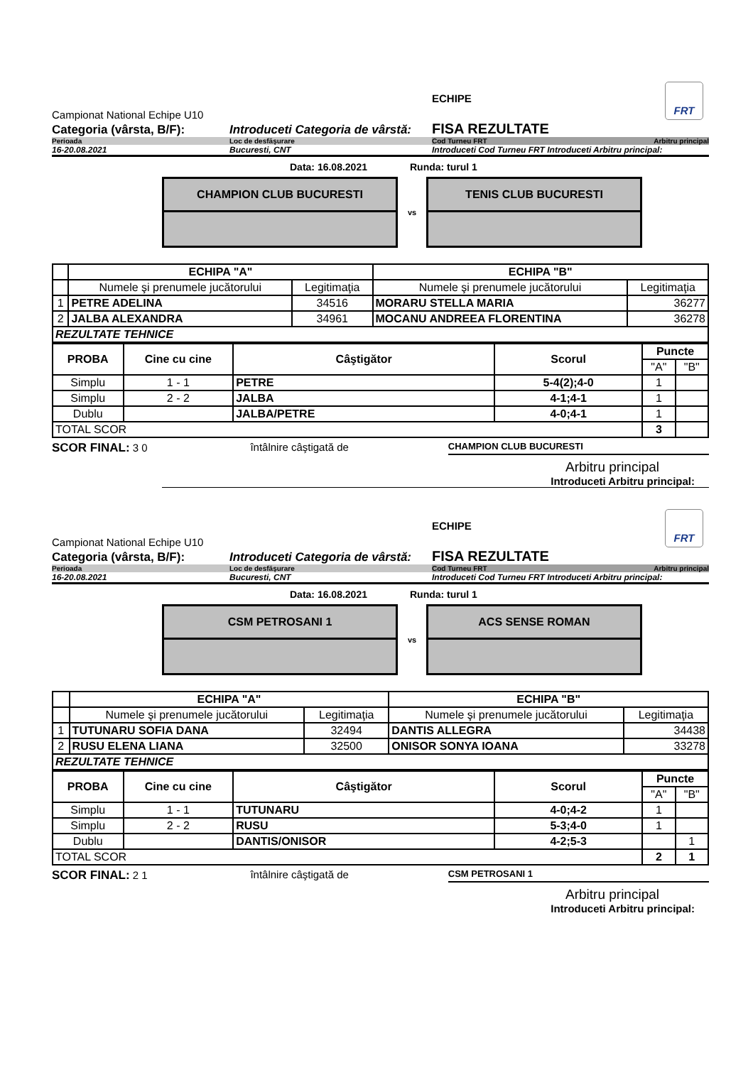FRT
Campionat National Echipe U10
ECHIPE
Categoria (vârsta, B/F):
Introduceti Categoria de vârstă:
FISA REZULTATE
Perioada
Loc de desfăşurare
Cod Turneu FRT Arbitru principal
16-20.08.2021
Bucuresti, CNT
Introduceti Cod Turneu FRT Introduceti Arbitru principal:
Data: 16.08.2021 Runda: turul 1
CHAMPION CLUB BUCURESTI
vs
TENIS CLUB BUCURESTI
| | ECHIPA "A" | | ECHIPA "B" | |
| | Numele şi prenumele jucătorului | Legitimaţia | Numele şi prenumele jucătorului | Legitimaţia |
| 1 | PETRE ADELINA | 34516 | MORARU STELLA MARIA | 36277 |
| 2 | JALBA ALEXANDRA | 34961 | MOCANU ANDREEA FLORENTINA | 36278 |
| REZULTATE TEHNICE | | | | |
| PROBA | Cine cu cine | Câştigător | Scorul | Puncte | |
| --- | --- | --- | --- | --- | --- |
| | | | | "A" | "B" |
| Simplu | 1 - 1 | PETRE | 5-4(2);4-0 | 1 | |
| Simplu | 2 - 2 | JALBA | 4-1;4-1 | 1 | |
| Dublu | | JALBA/PETRE | 4-0;4-1 | 1 | |
| TOTAL SCOR | | | | 3 | |
SCOR FINAL: 3 0 întâlnire câştigată de CHAMPION CLUB BUCURESTI
Arbitru principal
Introduceti Arbitru principal:
FRT
Campionat National Echipe U10
ECHIPE
Categoria (vârsta, B/F):
Introduceti Categoria de vârstă:
FISA REZULTATE
Perioada
Loc de desfăşurare
Cod Turneu FRT Arbitru principal
16-20.08.2021
Bucuresti, CNT
Introduceti Cod Turneu FRT Introduceti Arbitru principal:
Data: 16.08.2021 Runda: turul 1
CSM PETROSANI 1
vs
ACS SENSE ROMAN
| | ECHIPA "A" | | ECHIPA "B" | |
| | Numele şi prenumele jucătorului | Legitimaţia | Numele şi prenumele jucătorului | Legitimaţia |
| 1 | TUTUNARU SOFIA DANA | 32494 | DANTIS ALLEGRA | 34438 |
| 2 | RUSU ELENA LIANA | 32500 | ONISOR SONYA IOANA | 33278 |
| REZULTATE TEHNICE | | | | |
| PROBA | Cine cu cine | Câştigător | Scorul | Puncte | |
| --- | --- | --- | --- | --- | --- |
| | | | | "A" | "B" |
| Simplu | 1 - 1 | TUTUNARU | 4-0;4-2 | 1 | |
| Simplu | 2 - 2 | RUSU | 5-3;4-0 | 1 | |
| Dublu | | DANTIS/ONISOR | 4-2;5-3 | | 1 |
| TOTAL SCOR | | | | 2 | 1 |
SCOR FINAL: 2 1 întâlnire câştigată de CSM PETROSANI 1
Arbitru principal
Introduceti Arbitru principal: